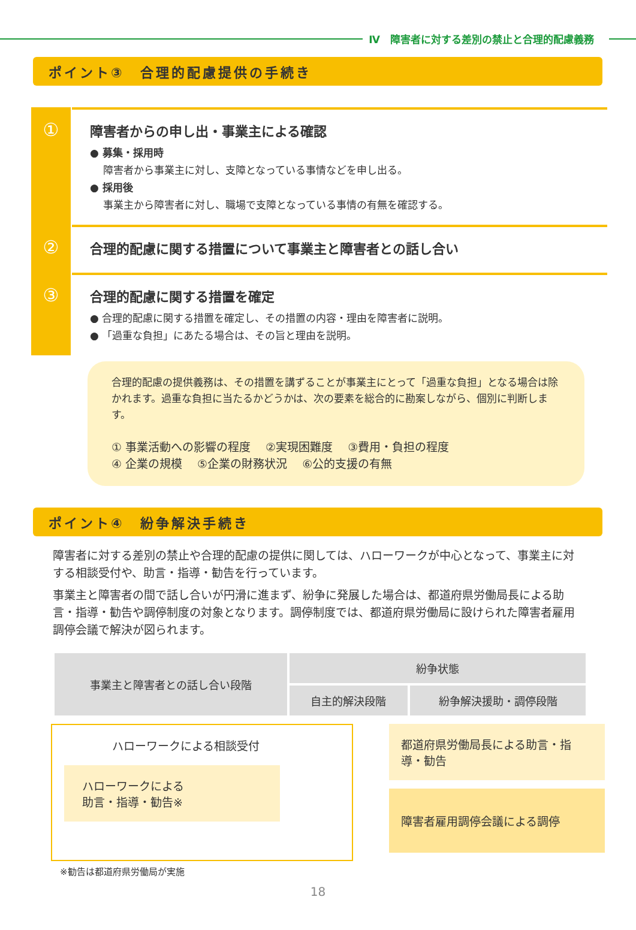Ⅳ　障害者に対する差別の禁止と合理的配慮義務
ポイント③　合理的配慮提供の手続き
①
障害者からの申し出・事業主による確認
● 募集・採用時
　 障害者から事業主に対し、支障となっている事情などを申し出る。
● 採用後
　 事業主から障害者に対し、職場で支障となっている事情の有無を確認する。
②
合理的配慮に関する措置について事業主と障害者との話し合い
③
合理的配慮に関する措置を確定
● 合理的配慮に関する措置を確定し、その措置の内容・理由を障害者に説明。
● 「過重な負担」にあたる場合は、その旨と理由を説明。
合理的配慮の提供義務は、その措置を講ずることが事業主にとって「過重な負担」となる場合は除かれます。過重な負担に当たるかどうかは、次の要素を総合的に勘案しながら、個別に判断します。
① 事業活動への影響の程度　 ②実現困難度　 ③費用・負担の程度
④ 企業の規模　 ⑤企業の財務状況　 ⑥公的支援の有無
ポイント④　紛争解決手続き
障害者に対する差別の禁止や合理的配慮の提供に関しては、ハローワークが中心となって、事業主に対する相談受付や、助言・指導・勧告を行っています。
事業主と障害者の間で話し合いが円滑に進まず、紛争に発展した場合は、都道府県労働局長による助言・指導・勧告や調停制度の対象となります。調停制度では、都道府県労働局に設けられた障害者雇用調停会議で解決が図られます。
| 事業主と障害者との話し合い段階 | 紛争状態 | |
| --- | --- | --- |
| | 自主的解決段階 | 紛争解決援助・調停段階 |
ハローワークによる相談受付
ハローワークによる
助言・指導・勧告※
都道府県労働局長による助言・指導・勧告
障害者雇用調停会議による調停
※勧告は都道府県労働局が実施
18